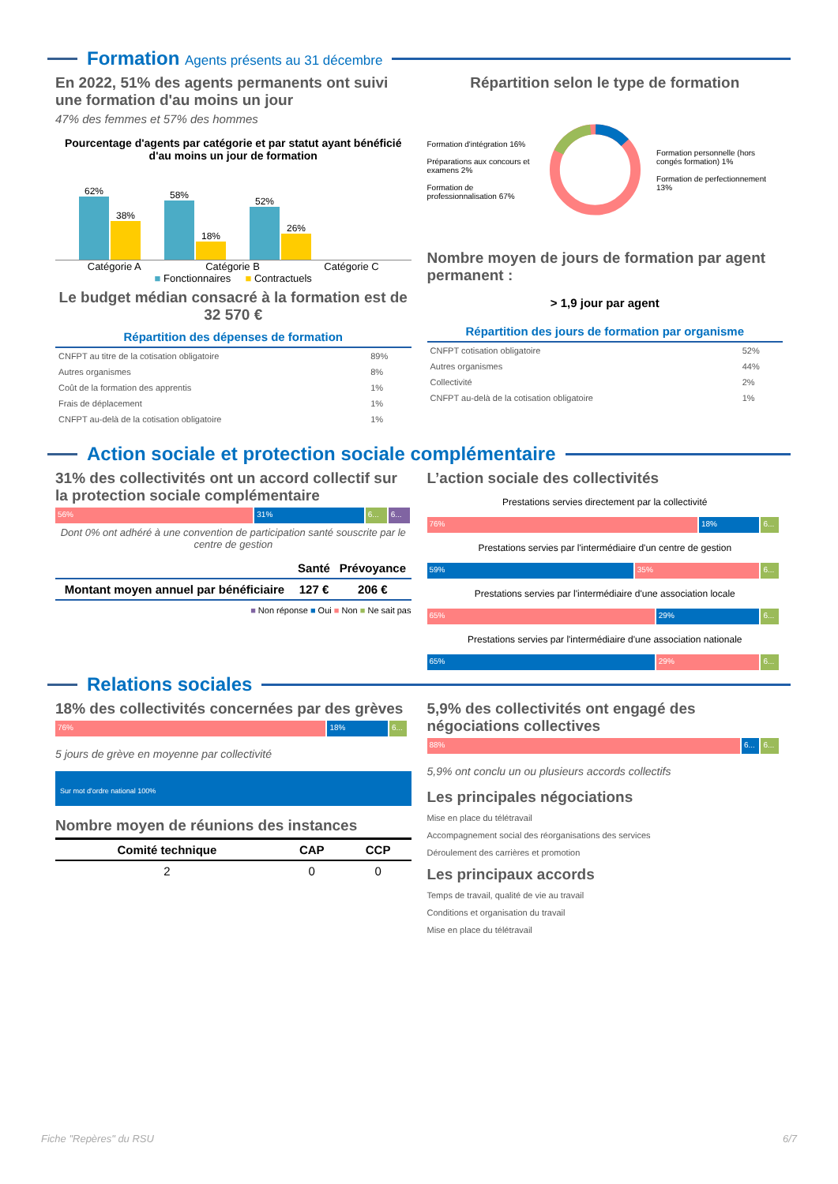Formation Agents présents au 31 décembre
En 2022, 51% des agents permanents ont suivi une formation d'au moins un jour
47% des femmes et 57% des hommes
Pourcentage d'agents par catégorie et par statut ayant bénéficié d'au moins un jour de formation
62%
38%
58%
18%
52%
26%
Catégorie A Catégorie B Catégorie C
■ Fonctionnaires ■ Contractuels
Le budget médian consacré à la formation est de 32 570 €
| Répartition des dépenses de formation | |
| --- | --- |
| CNFPT au titre de la cotisation obligatoire | 89% |
| Autres organismes | 8% |
| Coût de la formation des apprentis | 1% |
| Frais de déplacement | 1% |
| CNFPT au-delà de la cotisation obligatoire | 1% |
Répartition selon le type de formation
Formation d'intégration 16%
Préparations aux concours et examens 2%
Formation de professionnalisation 67%
Formation personnelle (hors congés formation) 1%
Formation de perfectionnement 13%
Nombre moyen de jours de formation par agent permanent :
> 1,9 jour par agent
| Répartition des jours de formation par organisme | |
| --- | --- |
| CNFPT cotisation obligatoire | 52% |
| Autres organismes | 44% |
| Collectivité | 2% |
| CNFPT au-delà de la cotisation obligatoire | 1% |
Action sociale et protection sociale complémentaire
31% des collectivités ont un accord collectif sur la protection sociale complémentaire
56% 31% 6... 6...
Dont 0% ont adhéré à une convention de participation santé souscrite par le centre de gestion
| | Santé | Prévoyance |
| --- | --- | --- |
| Montant moyen annuel par bénéficiaire | 127 € | 206 € |
■ Non réponse ■ Oui ■ Non ■ Ne sait pas
L’action sociale des collectivités
Prestations servies directement par la collectivité
76% 18% 6...
Prestations servies par l'intermédiaire d'un centre de gestion
59% 35% 6...
Prestations servies par l'intermédiaire d'une association locale
65% 29% 6...
Prestations servies par l'intermédiaire d'une association nationale
65% 29% 6...
Relations sociales
18% des collectivités concernées par des grèves
76% 18% 6...
5 jours de grève en moyenne par collectivité
Sur mot d'ordre national 100%
Nombre moyen de réunions des instances
| Comité technique | CAP | CCP |
| --- | --- | --- |
| 2 | 0 | 0 |
5,9% des collectivités ont engagé des négociations collectives
88% 6... 6...
5,9% ont conclu un ou plusieurs accords collectifs
Les principales négociations
Mise en place du télétravail
Accompagnement social des réorganisations des services
Déroulement des carrières et promotion
Les principaux accords
Temps de travail, qualité de vie au travail
Conditions et organisation du travail
Mise en place du télétravail
Fiche "Repères" du RSU 6/7